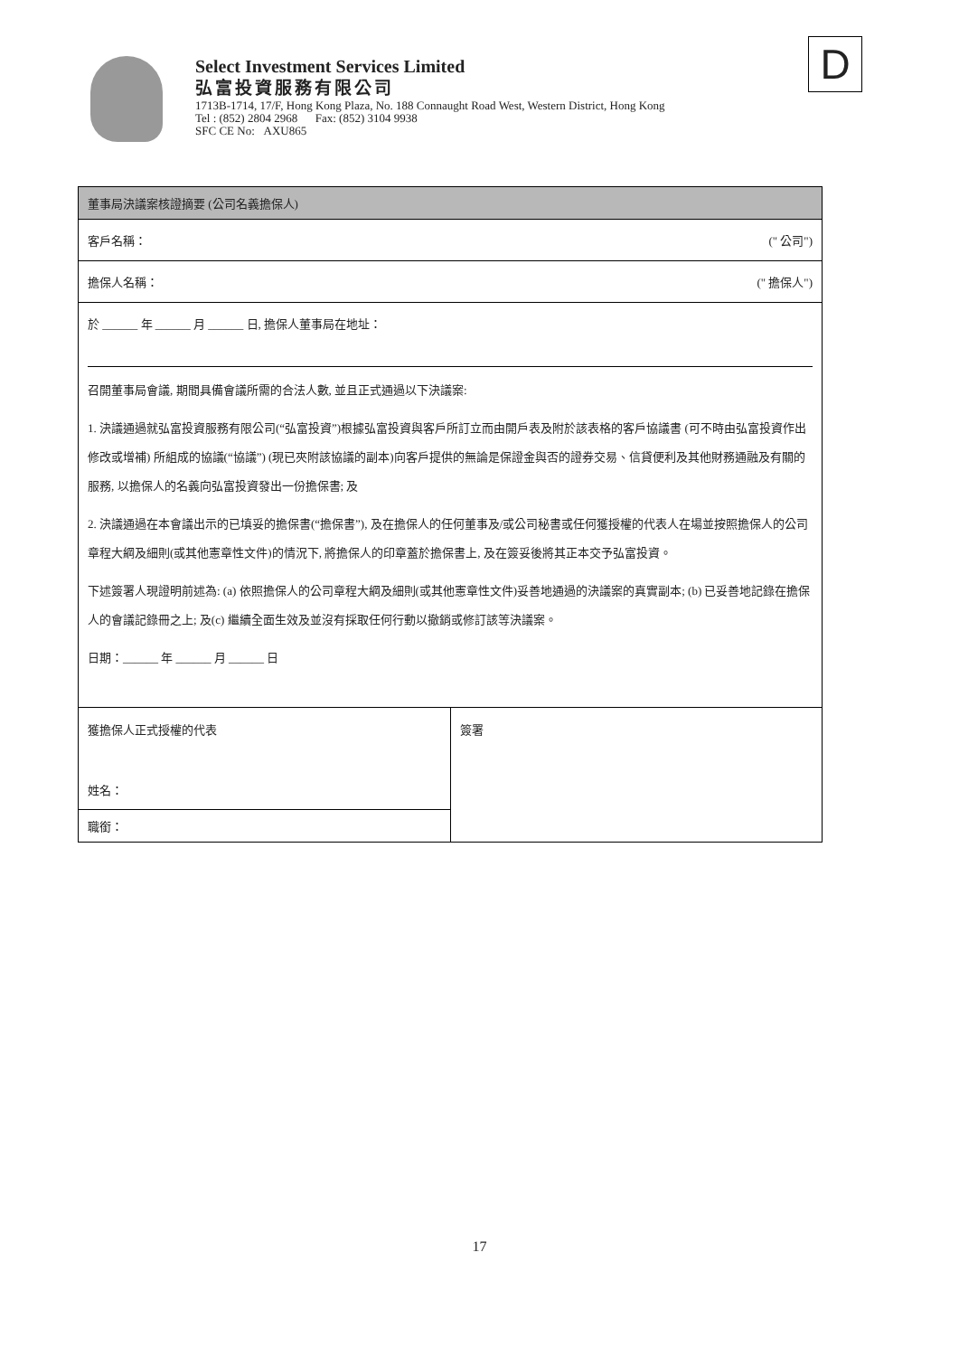Select Investment Services Limited
弘富投資服務有限公司
1713B-1714, 17/F, Hong Kong Plaza, No. 188 Connaught Road West, Western District, Hong Kong
Tel : (852) 2804 2968 Fax: (852) 3104 9938
SFC CE No: AXU865
D
| 董事局決議案核證摘要 (公司名義擔保人) | |
| 客戶名稱： (" 公司") | |
| 擔保人名稱： (" 擔保人") | |
| 於 ______ 年 ______ 月 ______ 日, 擔保人董事局在地址： 召開董事局會議, 期間具備會議所需的合法人數, 並且正式通過以下決議案: 1. 決議通過就弘富投資服務有限公司(“弘富投資”)根據弘富投資與客戶所訂立而由開戶表及附於該表格的客戶協議書 (可不時由弘富投資作出修改或增補) 所組成的協議(“協議”) (現已夾附該協議的副本)向客戶提供的無論是保證金與否的證券交易、信貸便利及其他財務通融及有關的服務, 以擔保人的名義向弘富投資發出一份擔保書; 及 2. 決議通過在本會議出示的已填妥的擔保書(“擔保書”), 及在擔保人的任何董事及/或公司秘書或任何獲授權的代表人在場並按照擔保人的公司章程大綱及細則(或其他憲章性文件)的情況下, 將擔保人的印章蓋於擔保書上, 及在簽妥後將其正本交予弘富投資。 下述簽署人現證明前述為: (a) 依照擔保人的公司章程大綱及細則(或其他憲章性文件)妥善地通過的決議案的真實副本; (b) 已妥善地記錄在擔保人的會議記錄冊之上; 及(c) 繼續全面生效及並沒有採取任何行動以撤銷或修訂該等決議案。 日期：______ 年 ______ 月 ______ 日 | |
| 獲擔保人正式授權的代表 姓名： | 簽署 |
| 職銜： | |
17